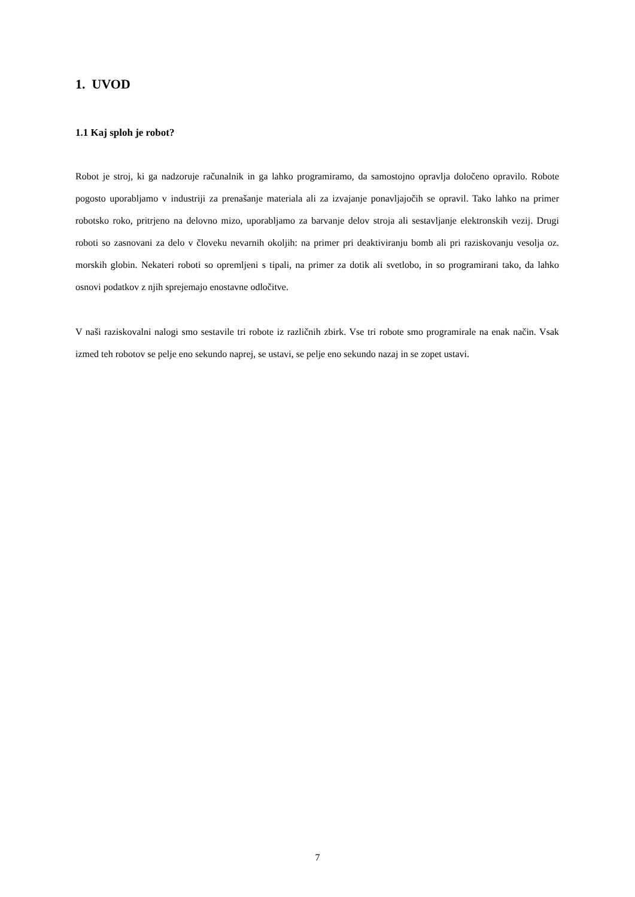1. UVOD
1.1 Kaj sploh je robot?
Robot je stroj, ki ga nadzoruje računalnik in ga lahko programiramo, da samostojno opravlja določeno opravilo. Robote pogosto uporabljamo v industriji za prenašanje materiala ali za izvajanje ponavljajočih se opravil. Tako lahko na primer robotsko roko, pritrjeno na delovno mizo, uporabljamo za barvanje delov stroja ali sestavljanje elektronskih vezij. Drugi roboti so zasnovani za delo v človeku nevarnih okoljih: na primer pri deaktiviranju bomb ali pri raziskovanju vesolja oz. morskih globin. Nekateri roboti so opremljeni s tipali, na primer za dotik ali svetlobo, in so programirani tako, da lahko osnovi podatkov z njih sprejemajo enostavne odločitve.
V naši raziskovalni nalogi smo sestavile tri robote iz različnih zbirk. Vse tri robote smo programirale na enak način. Vsak izmed teh robotov se pelje eno sekundo naprej, se ustavi, se pelje eno sekundo nazaj in se zopet ustavi.
7